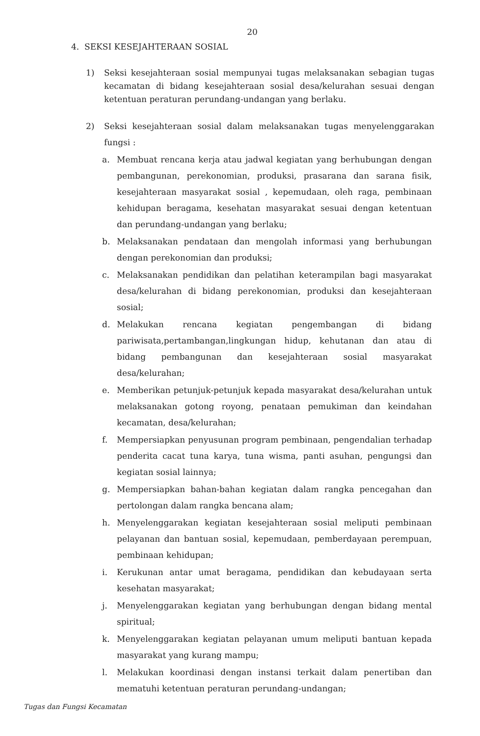20
4. SEKSI KESEJAHTERAAN SOSIAL
1) Seksi kesejahteraan sosial mempunyai tugas melaksanakan sebagian tugas kecamatan di bidang kesejahteraan sosial desa/kelurahan sesuai dengan ketentuan peraturan perundang-undangan yang berlaku.
2) Seksi kesejahteraan sosial dalam melaksanakan tugas menyelenggarakan fungsi :
a. Membuat rencana kerja atau jadwal kegiatan yang berhubungan dengan pembangunan, perekonomian, produksi, prasarana dan sarana fisik, kesejahteraan masyarakat sosial , kepemudaan, oleh raga, pembinaan kehidupan beragama, kesehatan masyarakat sesuai dengan ketentuan dan perundang-undangan yang berlaku;
b. Melaksanakan pendataan dan mengolah informasi yang berhubungan dengan perekonomian dan produksi;
c. Melaksanakan pendidikan dan pelatihan keterampilan bagi masyarakat desa/kelurahan di bidang perekonomian, produksi dan kesejahteraan sosial;
d. Melakukan rencana kegiatan pengembangan di bidang pariwisata,pertambangan,lingkungan hidup, kehutanan dan atau di bidang pembangunan dan kesejahteraan sosial masyarakat desa/kelurahan;
e. Memberikan petunjuk-petunjuk kepada masyarakat desa/kelurahan untuk melaksanakan gotong royong, penataan pemukiman dan keindahan kecamatan, desa/kelurahan;
f. Mempersiapkan penyusunan program pembinaan, pengendalian terhadap penderita cacat tuna karya, tuna wisma, panti asuhan, pengungsi dan kegiatan sosial lainnya;
g. Mempersiapkan bahan-bahan kegiatan dalam rangka pencegahan dan pertolongan dalam rangka bencana alam;
h. Menyelenggarakan kegiatan kesejahteraan sosial meliputi pembinaan pelayanan dan bantuan sosial, kepemudaan, pemberdayaan perempuan, pembinaan kehidupan;
i. Kerukunan antar umat beragama, pendidikan dan kebudayaan serta kesehatan masyarakat;
j. Menyelenggarakan kegiatan yang berhubungan dengan bidang mental spiritual;
k. Menyelenggarakan kegiatan pelayanan umum meliputi bantuan kepada masyarakat yang kurang mampu;
l. Melakukan koordinasi dengan instansi terkait dalam penertiban dan mematuhi ketentuan peraturan perundang-undangan;
Tugas dan Fungsi Kecamatan